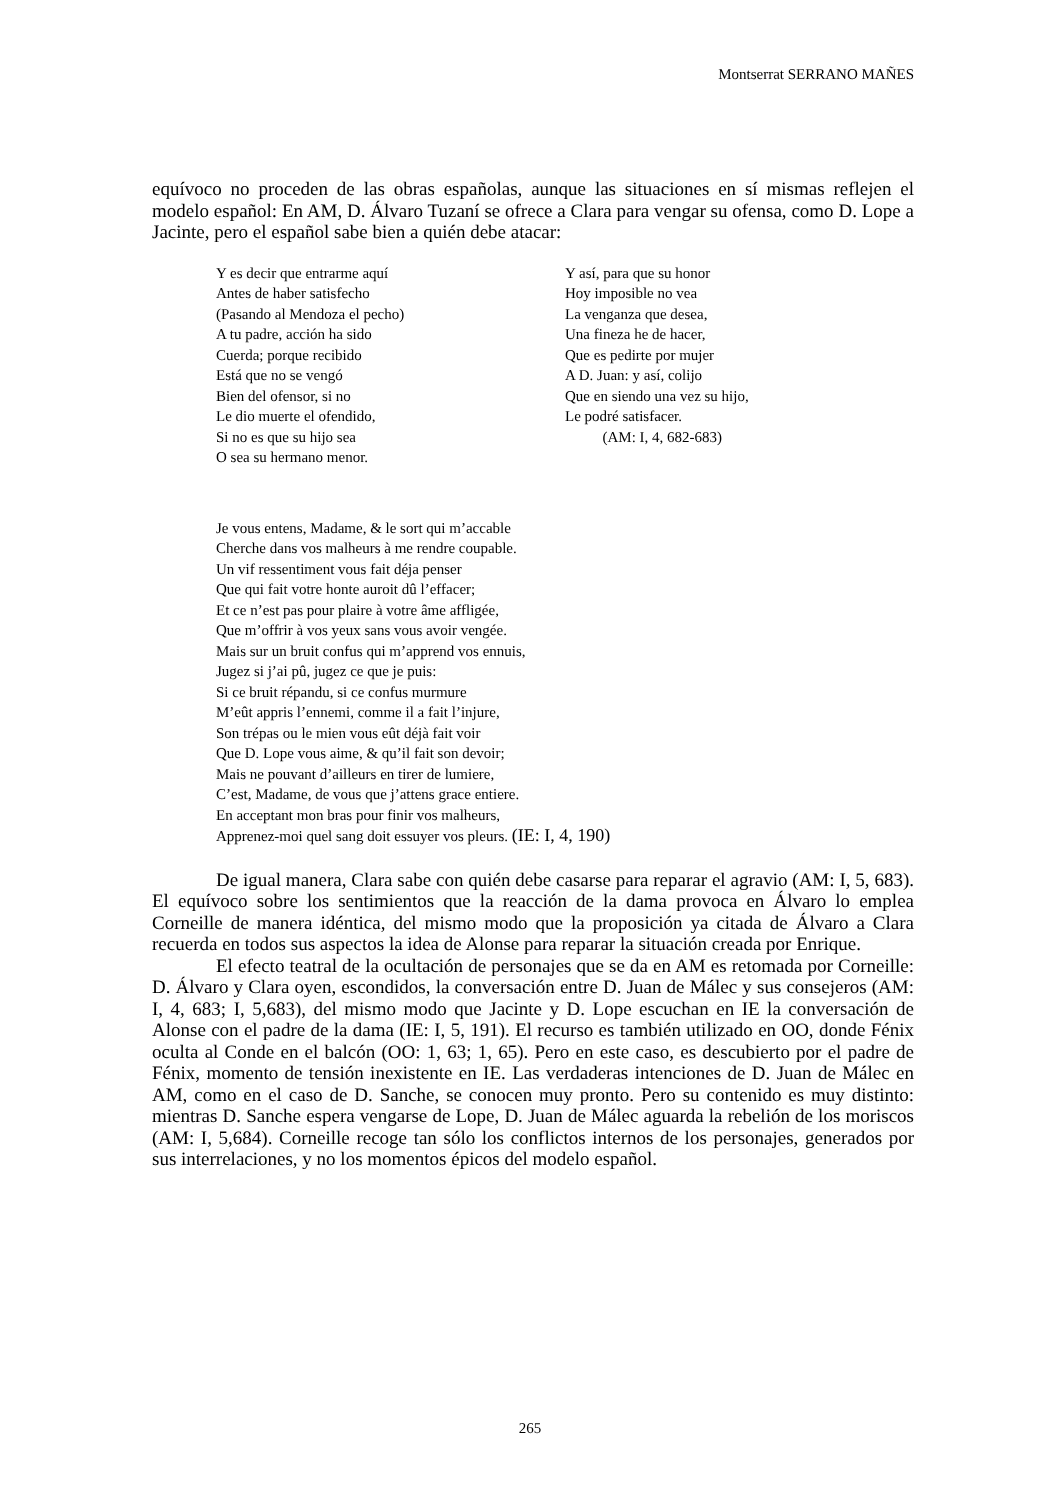Montserrat SERRANO MAÑES
equívoco no proceden de las obras españolas, aunque las situaciones en sí mismas reflejen el modelo español: En AM, D. Álvaro Tuzaní se ofrece a Clara para vengar su ofensa, como D. Lope a Jacinte, pero el español sabe bien a quién debe atacar:
Y es decir que entrarme aquí
Antes de haber satisfecho
(Pasando al Mendoza el pecho)
A tu padre, acción ha sido
Cuerda; porque recibido
Está que no se vengó
Bien del ofensor, si no
Le dio muerte el ofendido,
Si no es que su hijo sea
O sea su hermano menor.
Y así, para que su honor
Hoy imposible no vea
La venganza que desea,
Una fineza he de hacer,
Que es pedirte por mujer
A D. Juan: y así, colijo
Que en siendo una vez su hijo,
Le podré satisfacer.
(AM: I, 4, 682-683)
Je vous entens, Madame, & le sort qui m’accable
Cherche dans vos malheurs à me rendre coupable.
Un vif ressentiment vous fait déja penser
Que qui fait votre honte auroit dû l’effacer;
Et ce n’est pas pour plaire à votre âme affligée,
Que m’offrir à vos yeux sans vous avoir vengée.
Mais sur un bruit confus qui m’apprend vos ennuis,
Jugez si j’ai pû, jugez ce que je puis:
Si ce bruit répandu, si ce confus murmure
M’eût appris l’ennemi, comme il a fait l’injure,
Son trépas ou le mien vous eût déjà fait voir
Que D. Lope vous aime, & qu’il fait son devoir;
Mais ne pouvant d’ailleurs en tirer de lumiere,
C’est, Madame, de vous que j’attens grace entiere.
En acceptant mon bras pour finir vos malheurs,
Apprenez-moi quel sang doit essuyer vos pleurs. (IE: I, 4, 190)
De igual manera, Clara sabe con quién debe casarse para reparar el agravio (AM: I, 5, 683). El equívoco sobre los sentimientos que la reacción de la dama provoca en Álvaro lo emplea Corneille de manera idéntica, del mismo modo que la proposición ya citada de Álvaro a Clara recuerda en todos sus aspectos la idea de Alonse para reparar la situación creada por Enrique.
El efecto teatral de la ocultación de personajes que se da en AM es retomada por Corneille: D. Álvaro y Clara oyen, escondidos, la conversación entre D. Juan de Málec y sus consejeros (AM: I, 4, 683; I, 5,683), del mismo modo que Jacinte y D. Lope escuchan en IE la conversación de Alonse con el padre de la dama (IE: I, 5, 191). El recurso es también utilizado en OO, donde Fénix oculta al Conde en el balcón (OO: 1, 63; 1, 65). Pero en este caso, es descubierto por el padre de Fénix, momento de tensión inexistente en IE. Las verdaderas intenciones de D. Juan de Málec en AM, como en el caso de D. Sanche, se conocen muy pronto. Pero su contenido es muy distinto: mientras D. Sanche espera vengarse de Lope, D. Juan de Málec aguarda la rebelión de los moriscos (AM: I, 5,684). Corneille recoge tan sólo los conflictos internos de los personajes, generados por sus interrelaciones, y no los momentos épicos del modelo español.
265